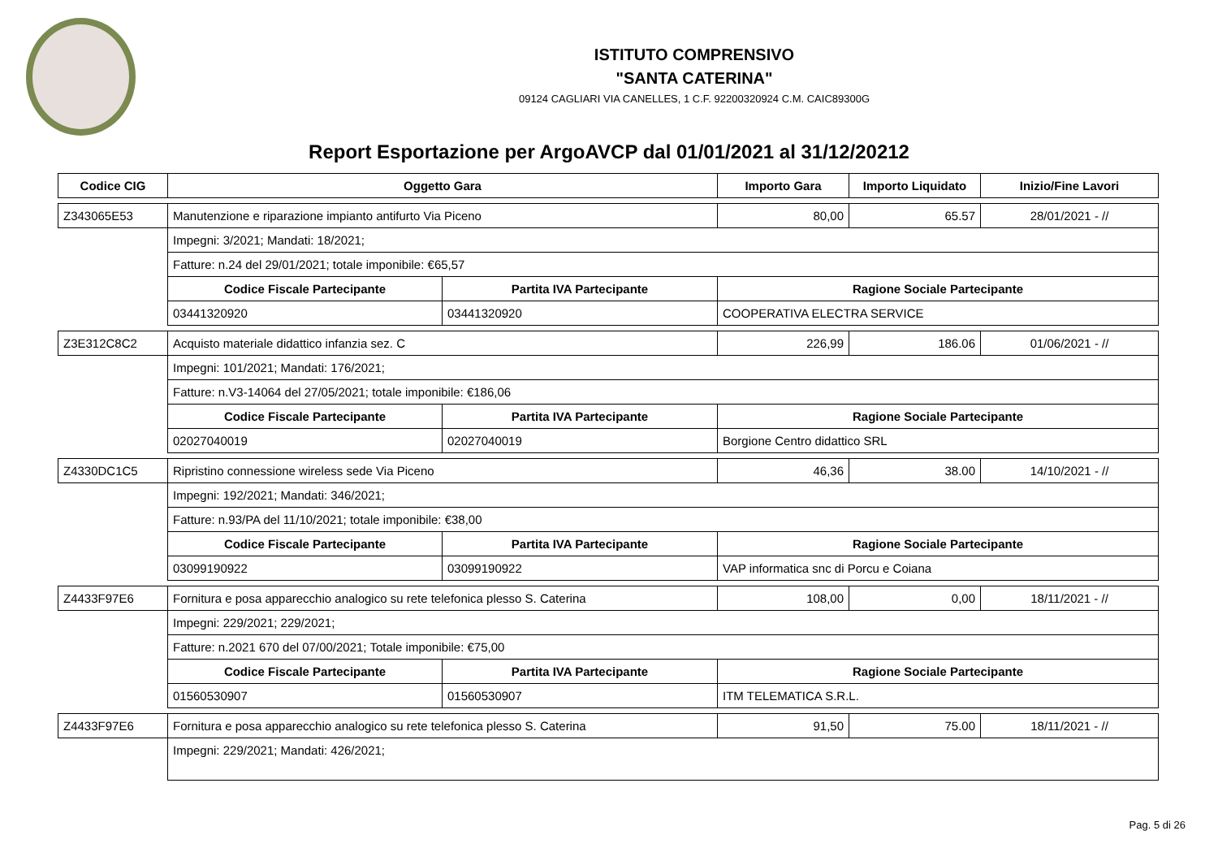ISTITUTO COMPRENSIVO
"SANTA CATERINA"
09124 CAGLIARI VIA CANELLES, 1 C.F. 92200320924 C.M. CAIC89300G
Report Esportazione per ArgoAVCP dal 01/01/2021 al 31/12/20212
| Codice CIG | Oggetto Gara | | Importo Gara | Importo Liquidato | Inizio/Fine Lavori |
| --- | --- | --- | --- | --- | --- |
| Z343065E53 | Manutenzione e riparazione impianto antifurto Via Piceno | | 80,00 | 65.57 | 28/01/2021 - // |
| | Impegni: 3/2021; Mandati: 18/2021; | | | | |
| | Fatture: n.24 del 29/01/2021; totale imponibile: €65,57 | | | | |
| | Codice Fiscale Partecipante | Partita IVA Partecipante | Ragione Sociale Partecipante | | |
| | 03441320920 | 03441320920 | COOPERATIVA ELECTRA SERVICE | | |
| Z3E312C8C2 | Acquisto materiale didattico infanzia sez. C | | 226,99 | 186.06 | 01/06/2021 - // |
| | Impegni: 101/2021; Mandati: 176/2021; | | | | |
| | Fatture: n.V3-14064 del 27/05/2021; totale imponibile: €186,06 | | | | |
| | Codice Fiscale Partecipante | Partita IVA Partecipante | Ragione Sociale Partecipante | | |
| | 02027040019 | 02027040019 | Borgione Centro didattico SRL | | |
| Z4330DC1C5 | Ripristino connessione wireless sede Via Piceno | | 46,36 | 38.00 | 14/10/2021 - // |
| | Impegni: 192/2021; Mandati: 346/2021; | | | | |
| | Fatture: n.93/PA del 11/10/2021; totale imponibile: €38,00 | | | | |
| | Codice Fiscale Partecipante | Partita IVA Partecipante | Ragione Sociale Partecipante | | |
| | 03099190922 | 03099190922 | VAP informatica snc di Porcu e Coiana | | |
| Z4433F97E6 | Fornitura e posa apparecchio analogico su rete telefonica plesso S. Caterina | | 108,00 | 0,00 | 18/11/2021 - // |
| | Impegni: 229/2021; 229/2021; | | | | |
| | Fatture: n.2021 670 del 07/00/2021; Totale imponibile: €75,00 | | | | |
| | Codice Fiscale Partecipante | Partita IVA Partecipante | Ragione Sociale Partecipante | | |
| | 01560530907 | 01560530907 | ITM TELEMATICA S.R.L. | | |
| Z4433F97E6 | Fornitura e posa apparecchio analogico su rete telefonica plesso S. Caterina | | 91,50 | 75.00 | 18/11/2021 - // |
| | Impegni: 229/2021; Mandati: 426/2021; | | | | |
Pag. 5 di 26